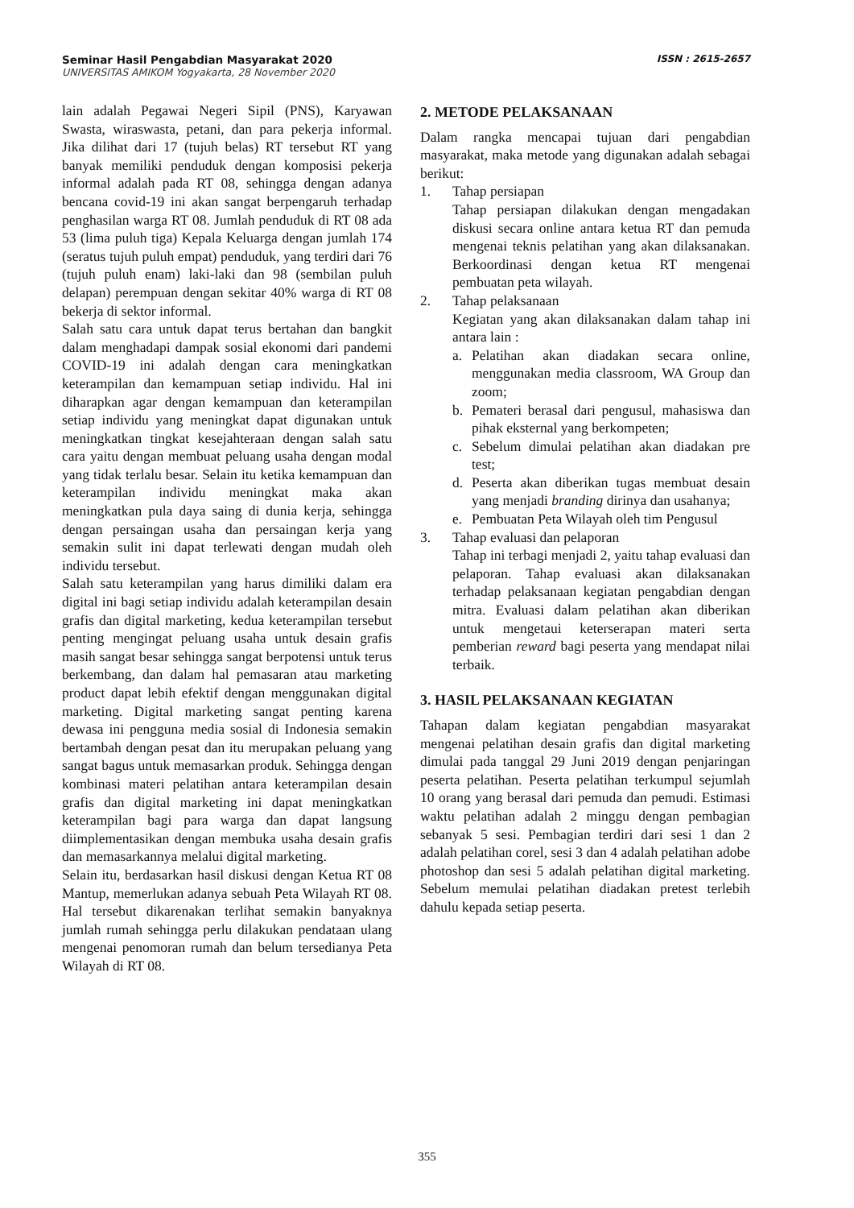Seminar Hasil Pengabdian Masyarakat 2020 ISSN : 2615-2657
UNIVERSITAS AMIKOM Yogyakarta, 28 November 2020
lain adalah Pegawai Negeri Sipil (PNS), Karyawan Swasta, wiraswasta, petani, dan para pekerja informal. Jika dilihat dari 17 (tujuh belas) RT tersebut RT yang banyak memiliki penduduk dengan komposisi pekerja informal adalah pada RT 08, sehingga dengan adanya bencana covid-19 ini akan sangat berpengaruh terhadap penghasilan warga RT 08. Jumlah penduduk di RT 08 ada 53 (lima puluh tiga) Kepala Keluarga dengan jumlah 174 (seratus tujuh puluh empat) penduduk, yang terdiri dari 76 (tujuh puluh enam) laki-laki dan 98 (sembilan puluh delapan) perempuan dengan sekitar 40% warga di RT 08 bekerja di sektor informal.
Salah satu cara untuk dapat terus bertahan dan bangkit dalam menghadapi dampak sosial ekonomi dari pandemi COVID-19 ini adalah dengan cara meningkatkan keterampilan dan kemampuan setiap individu. Hal ini diharapkan agar dengan kemampuan dan keterampilan setiap individu yang meningkat dapat digunakan untuk meningkatkan tingkat kesejahteraan dengan salah satu cara yaitu dengan membuat peluang usaha dengan modal yang tidak terlalu besar. Selain itu ketika kemampuan dan keterampilan individu meningkat maka akan meningkatkan pula daya saing di dunia kerja, sehingga dengan persaingan usaha dan persaingan kerja yang semakin sulit ini dapat terlewati dengan mudah oleh individu tersebut.
Salah satu keterampilan yang harus dimiliki dalam era digital ini bagi setiap individu adalah keterampilan desain grafis dan digital marketing, kedua keterampilan tersebut penting mengingat peluang usaha untuk desain grafis masih sangat besar sehingga sangat berpotensi untuk terus berkembang, dan dalam hal pemasaran atau marketing product dapat lebih efektif dengan menggunakan digital marketing. Digital marketing sangat penting karena dewasa ini pengguna media sosial di Indonesia semakin bertambah dengan pesat dan itu merupakan peluang yang sangat bagus untuk memasarkan produk. Sehingga dengan kombinasi materi pelatihan antara keterampilan desain grafis dan digital marketing ini dapat meningkatkan keterampilan bagi para warga dan dapat langsung diimplementasikan dengan membuka usaha desain grafis dan memasarkannya melalui digital marketing.
Selain itu, berdasarkan hasil diskusi dengan Ketua RT 08 Mantup, memerlukan adanya sebuah Peta Wilayah RT 08. Hal tersebut dikarenakan terlihat semakin banyaknya jumlah rumah sehingga perlu dilakukan pendataan ulang mengenai penomoran rumah dan belum tersedianya Peta Wilayah di RT 08.
2. METODE PELAKSANAAN
Dalam rangka mencapai tujuan dari pengabdian masyarakat, maka metode yang digunakan adalah sebagai berikut:
1. Tahap persiapan
Tahap persiapan dilakukan dengan mengadakan diskusi secara online antara ketua RT dan pemuda mengenai teknis pelatihan yang akan dilaksanakan. Berkoordinasi dengan ketua RT mengenai pembuatan peta wilayah.
2. Tahap pelaksanaan
Kegiatan yang akan dilaksanakan dalam tahap ini antara lain :
a. Pelatihan akan diadakan secara online, menggunakan media classroom, WA Group dan zoom;
b. Pemateri berasal dari pengusul, mahasiswa dan pihak eksternal yang berkompeten;
c. Sebelum dimulai pelatihan akan diadakan pre test;
d. Peserta akan diberikan tugas membuat desain yang menjadi branding dirinya dan usahanya;
e. Pembuatan Peta Wilayah oleh tim Pengusul
3. Tahap evaluasi dan pelaporan
Tahap ini terbagi menjadi 2, yaitu tahap evaluasi dan pelaporan. Tahap evaluasi akan dilaksanakan terhadap pelaksanaan kegiatan pengabdian dengan mitra. Evaluasi dalam pelatihan akan diberikan untuk mengetaui keterserapan materi serta pemberian reward bagi peserta yang mendapat nilai terbaik.
3. HASIL PELAKSANAAN KEGIATAN
Tahapan dalam kegiatan pengabdian masyarakat mengenai pelatihan desain grafis dan digital marketing dimulai pada tanggal 29 Juni 2019 dengan penjaringan peserta pelatihan. Peserta pelatihan terkumpul sejumlah 10 orang yang berasal dari pemuda dan pemudi. Estimasi waktu pelatihan adalah 2 minggu dengan pembagian sebanyak 5 sesi. Pembagian terdiri dari sesi 1 dan 2 adalah pelatihan corel, sesi 3 dan 4 adalah pelatihan adobe photoshop dan sesi 5 adalah pelatihan digital marketing. Sebelum memulai pelatihan diadakan pretest terlebih dahulu kepada setiap peserta.
355